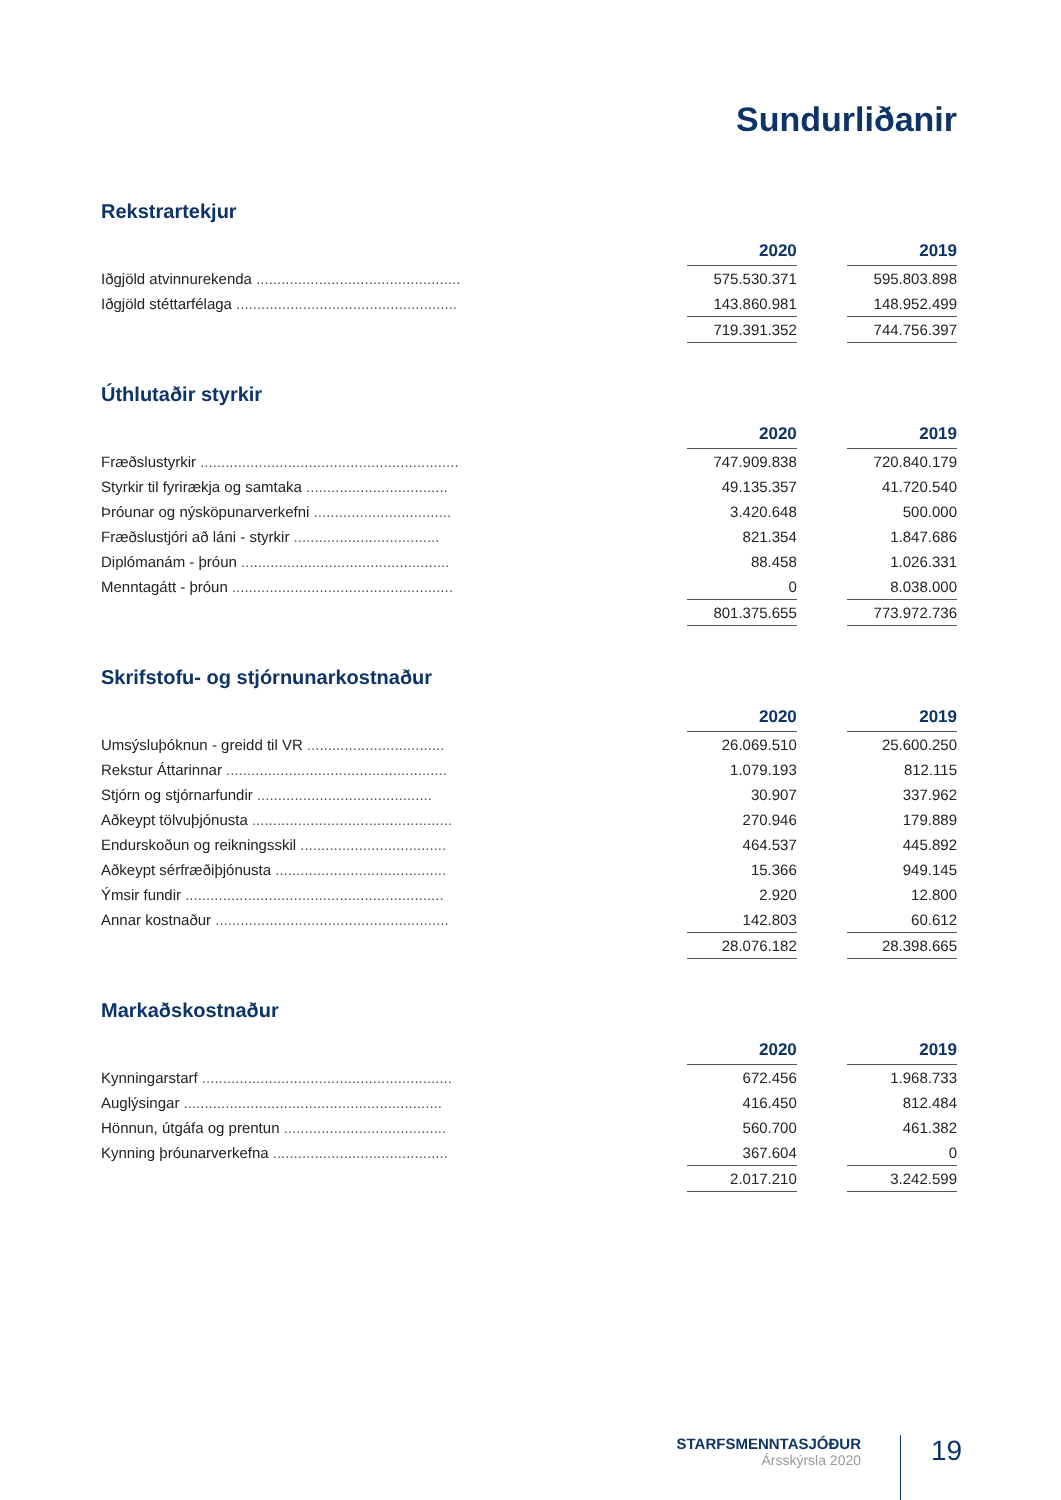Sundurliðanir
Rekstrartekjur
| | | 2020 | | 2019 |
| Iðgjöld atvinnurekenda ................................................. | | 575.530.371 | | 595.803.898 |
| Iðgjöld stéttarfélaga ..................................................... | | 143.860.981 | | 148.952.499 |
| | | 719.391.352 | | 744.756.397 |
Úthlutaðir styrkir
| | | 2020 | | 2019 |
| Fræðslustyrkir .............................................................. | | 747.909.838 | | 720.840.179 |
| Styrkir til fyrirækja og samtaka .................................. | | 49.135.357 | | 41.720.540 |
| Þróunar og nýsköpunarverkefni ................................. | | 3.420.648 | | 500.000 |
| Fræðslustjóri að láni - styrkir ................................... | | 821.354 | | 1.847.686 |
| Diplómanám - þróun .................................................. | | 88.458 | | 1.026.331 |
| Menntagátt - þróun ..................................................... | | 0 | | 8.038.000 |
| | | 801.375.655 | | 773.972.736 |
Skrifstofu- og stjórnunarkostnaður
| | | 2020 | | 2019 |
| Umsýsluþóknun - greidd til VR ................................. | | 26.069.510 | | 25.600.250 |
| Rekstur Áttarinnar ..................................................... | | 1.079.193 | | 812.115 |
| Stjórn og stjórnarfundir .......................................... | | 30.907 | | 337.962 |
| Aðkeypt tölvuþjónusta ................................................ | | 270.946 | | 179.889 |
| Endurskoðun og reikningsskil ................................... | | 464.537 | | 445.892 |
| Aðkeypt sérfræðiþjónusta ......................................... | | 15.366 | | 949.145 |
| Ýmsir fundir .............................................................. | | 2.920 | | 12.800 |
| Annar kostnaður ........................................................ | | 142.803 | | 60.612 |
| | | 28.076.182 | | 28.398.665 |
Markaðskostnaður
| | | 2020 | | 2019 |
| Kynningarstarf ............................................................ | | 672.456 | | 1.968.733 |
| Auglýsingar .............................................................. | | 416.450 | | 812.484 |
| Hönnun, útgáfa og prentun ....................................... | | 560.700 | | 461.382 |
| Kynning þróunarverkefna .......................................... | | 367.604 | | 0 |
| | | 2.017.210 | | 3.242.599 |
STARFSMENNTASJÓÐUR
Ársskýrsla 2020
19